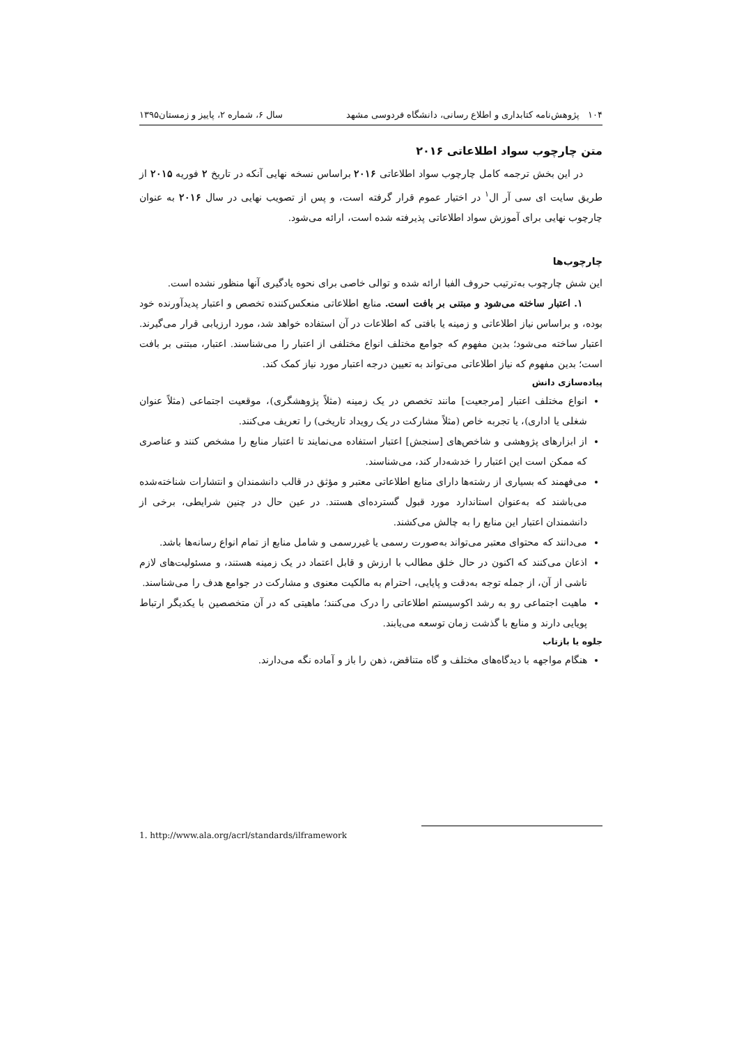۱۰۴ پژوهش‌نامه کتابداری و اطلاع رسانی، دانشگاه فردوسی مشهد سال ۶، شماره ۲، پاییز و زمستان۱۳۹۵
متن چارچوب سواد اطلاعاتی ۲۰۱۶
در این بخش ترجمه کامل چارچوب سواد اطلاعاتی ۲۰۱۶ براساس نسخه نهایی آنکه در تاریخ ۲ فوریه ۲۰۱۵ از طریق سایت ای سی آر ال<sup>۱</sup> در اختیار عموم قرار گرفته است، و پس از تصویب نهایی در سال ۲۰۱۶ به عنوان چارچوب نهایی برای آموزش سواد اطلاعاتی پذیرفته شده است، ارائه می‌شود.
چارچوب‌ها
این شش چارچوب به‌ترتیب حروف الفبا ارائه شده و توالی خاصی برای نحوه یادگیری آنها منظور نشده است.
۱. اعتبار ساخته می‌شود و مبتنی بر بافت است. منابع اطلاعاتی منعکس‌کننده تخصص و اعتبار پدیدآورنده خود بوده، و براساس نیاز اطلاعاتی و زمینه یا بافتی که اطلاعات در آن استفاده خواهد شد، مورد ارزیابی قرار می‌گیرند. اعتبار ساخته می‌شود؛ بدین مفهوم که جوامع مختلف انواع مختلفی از اعتبار را می‌شناسند. اعتبار، مبتنی بر بافت است؛ بدین مفهوم که نیاز اطلاعاتی می‌تواند به تعیین درجه اعتبار مورد نیاز کمک کند.
پیاده‌سازی دانش
انواع مختلف اعتبار [مرجعیت] مانند تخصص در یک زمینه (مثلاً پژوهشگری)، موقعیت اجتماعی (مثلاً عنوان شغلی یا اداری)، یا تجربه خاص (مثلاً مشارکت در یک رویداد تاریخی) را تعریف می‌کنند.
از ابزارهای پژوهشی و شاخص‌های [سنجش] اعتبار استفاده می‌نمایند تا اعتبار منابع را مشخص کنند و عناصری که ممکن است این اعتبار را خدشه‌دار کند، می‌شناسند.
می‌فهمند که بسیاری از رشته‌ها دارای منابع اطلاعاتی معتبر و مؤثق در قالب دانشمندان و انتشارات شناخته‌شده می‌باشند که به‌عنوان استاندارد مورد قبول گسترده‌ای هستند. در عین حال در چنین شرایطی، برخی از دانشمندان اعتبار این منابع را به چالش می‌کشند.
می‌دانند که محتوای معتبر می‌تواند به‌صورت رسمی یا غیررسمی و شامل منابع از تمام انواع رسانه‌ها باشد.
اذعان می‌کنند که اکنون در حال خلق مطالب با ارزش و قابل اعتماد در یک زمینه هستند، و مسئولیت‌های لازم ناشی از آن، از جمله توجه به‌دقت و پایایی، احترام به مالکیت معنوی و مشارکت در جوامع هدف را می‌شناسند.
ماهیت اجتماعی رو به رشد اکوسیستم اطلاعاتی را درک می‌کنند؛ ماهیتی که در آن متخصصین با یکدیگر ارتباط پویایی دارند و منابع با گذشت زمان توسعه می‌یابند.
جلوه یا بازتاب
هنگام مواجهه با دیدگاه‌های مختلف و گاه متناقض، ذهن را باز و آماده نگه می‌دارند.
1. http://www.ala.org/acrl/standards/ilframework